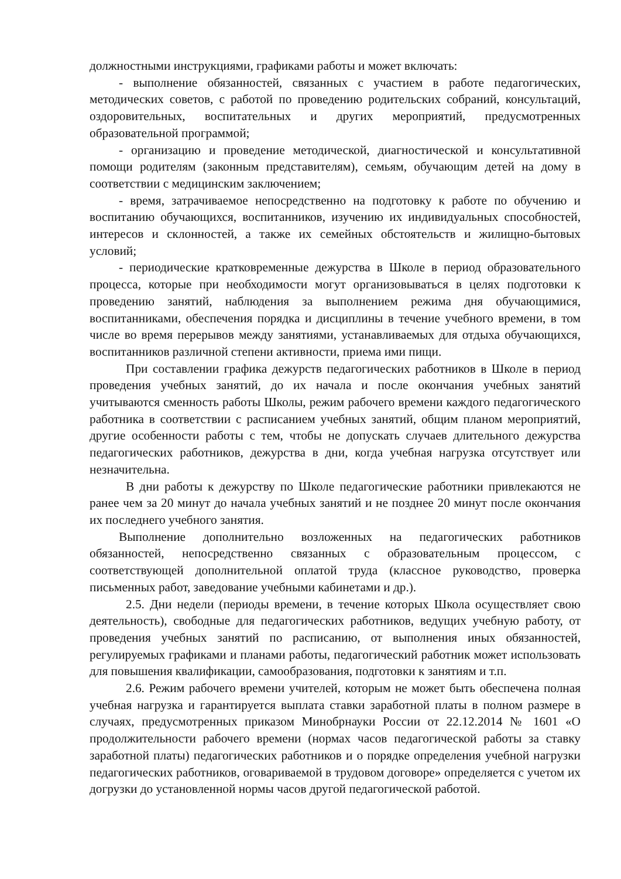должностными инструкциями, графиками работы и может включать:
- выполнение обязанностей, связанных с участием в работе педагогических, методических советов, с работой по проведению родительских собраний, консультаций, оздоровительных, воспитательных и других мероприятий, предусмотренных образовательной программой;
- организацию и проведение методической, диагностической и консультативной помощи родителям (законным представителям), семьям, обучающим детей на дому в соответствии с медицинским заключением;
- время, затрачиваемое непосредственно на подготовку к работе по обучению и воспитанию обучающихся, воспитанников, изучению их индивидуальных способностей, интересов и склонностей, а также их семейных обстоятельств и жилищно-бытовых условий;
- периодические кратковременные дежурства в Школе в период образовательного процесса, которые при необходимости могут организовываться в целях подготовки к проведению занятий, наблюдения за выполнением режима дня обучающимися, воспитанниками, обеспечения порядка и дисциплины в течение учебного времени, в том числе во время перерывов между занятиями, устанавливаемых для отдыха обучающихся, воспитанников различной степени активности, приема ими пищи.
При составлении графика дежурств педагогических работников в Школе в период проведения учебных занятий, до их начала и после окончания учебных занятий учитываются сменность работы Школы, режим рабочего времени каждого педагогического работника в соответствии с расписанием учебных занятий, общим планом мероприятий, другие особенности работы с тем, чтобы не допускать случаев длительного дежурства педагогических работников, дежурства в дни, когда учебная нагрузка отсутствует или незначительна.
В дни работы к дежурству по Школе педагогические работники привлекаются не ранее чем за 20 минут до начала учебных занятий и не позднее 20 минут после окончания их последнего учебного занятия.
Выполнение дополнительно возложенных на педагогических работников обязанностей, непосредственно связанных с образовательным процессом, с соответствующей дополнительной оплатой труда (классное руководство, проверка письменных работ, заведование учебными кабинетами и др.).
2.5. Дни недели (периоды времени, в течение которых Школа осуществляет свою деятельность), свободные для педагогических работников, ведущих учебную работу, от проведения учебных занятий по расписанию, от выполнения иных обязанностей, регулируемых графиками и планами работы, педагогический работник может использовать для повышения квалификации, самообразования, подготовки к занятиям и т.п.
2.6. Режим рабочего времени учителей, которым не может быть обеспечена полная учебная нагрузка и гарантируется выплата ставки заработной платы в полном размере в случаях, предусмотренных приказом Минобрнауки России от 22.12.2014 № 1601 «О продолжительности рабочего времени (нормах часов педагогической работы за ставку заработной платы) педагогических работников и о порядке определения учебной нагрузки педагогических работников, оговариваемой в трудовом договоре» определяется с учетом их догрузки до установленной нормы часов другой педагогической работой.